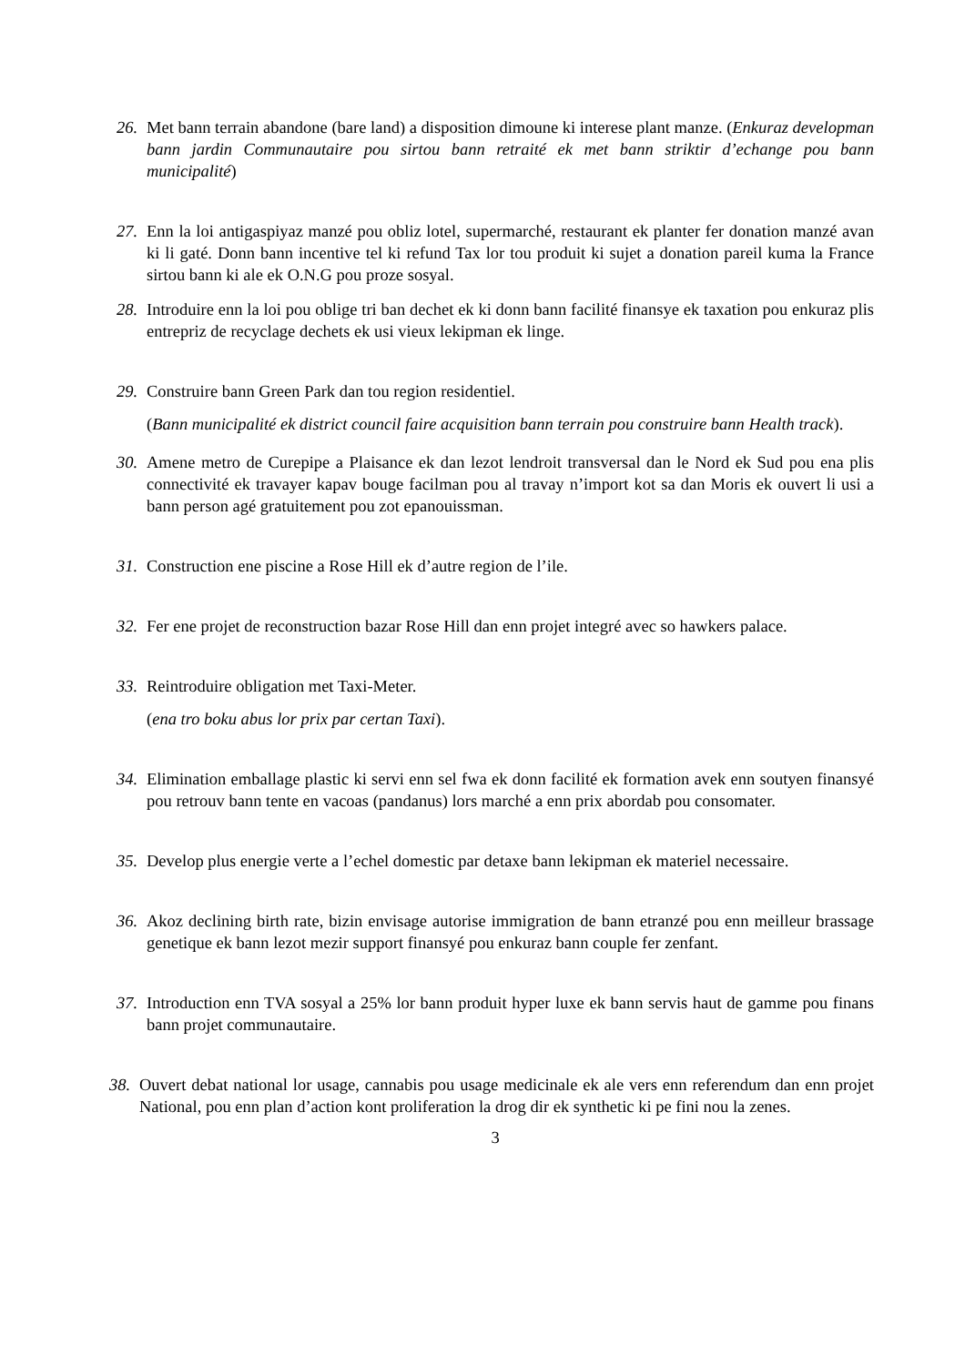26.
Met bann terrain abandone (bare land) a disposition dimoune ki interese plant manze. (Enkuraz developman bann jardin Communautaire pou sirtou bann retraité ek met bann striktir d’echange pou bann municipalité)
27.
Enn la loi antigaspiyaz manzé pou obliz lotel, supermarché, restaurant ek planter fer donation manzé avan ki li gaté. Donn bann incentive tel ki refund Tax lor tou produit ki sujet a donation pareil kuma la France sirtou bann ki ale ek O.N.G pou proze sosyal.
28.
Introduire enn la loi pou oblige tri ban dechet ek ki donn bann facilité finansye ek taxation pou enkuraz plis entrepriz de recyclage dechets ek usi vieux lekipman ek linge.
29.
Construire bann Green Park dan tou region residentiel.
(Bann municipalité ek district council faire acquisition bann terrain pou construire bann Health track).
30.
Amene metro de Curepipe a Plaisance ek dan lezot lendroit transversal dan le Nord ek Sud pou ena plis connectivité ek travayer kapav bouge facilman pou al travay n’import kot sa dan Moris ek ouvert li usi a bann person agé gratuitement pou zot epanouissman.
31.
Construction ene piscine a Rose Hill ek d’autre region de l’ile.
32.
Fer ene projet de reconstruction bazar Rose Hill dan enn projet integré avec so hawkers palace.
33.
Reintroduire obligation met Taxi-Meter.
(ena tro boku abus lor prix par certan Taxi).
34.
Elimination emballage plastic ki servi enn sel fwa ek donn facilité ek formation avek enn soutyen finansyé pou retrouv bann tente en vacoas (pandanus) lors marché a enn prix abordab pou consomater.
35.
Develop plus energie verte a l’echel domestic par detaxe bann lekipman ek materiel necessaire.
36.
Akoz declining birth rate, bizin envisage autorise immigration de bann etranzé pou enn meilleur brassage genetique ek bann lezot mezir support finansyé pou enkuraz bann couple fer zenfant.
37.
Introduction enn TVA sosyal a 25% lor bann produit hyper luxe ek bann servis haut de gamme pou finans bann projet communautaire.
38.
Ouvert debat national lor usage, cannabis pou usage medicinale ek ale vers enn referendum dan enn projet National, pou enn plan d’action kont proliferation la drog dir ek synthetic ki pe fini nou la zenes.
3